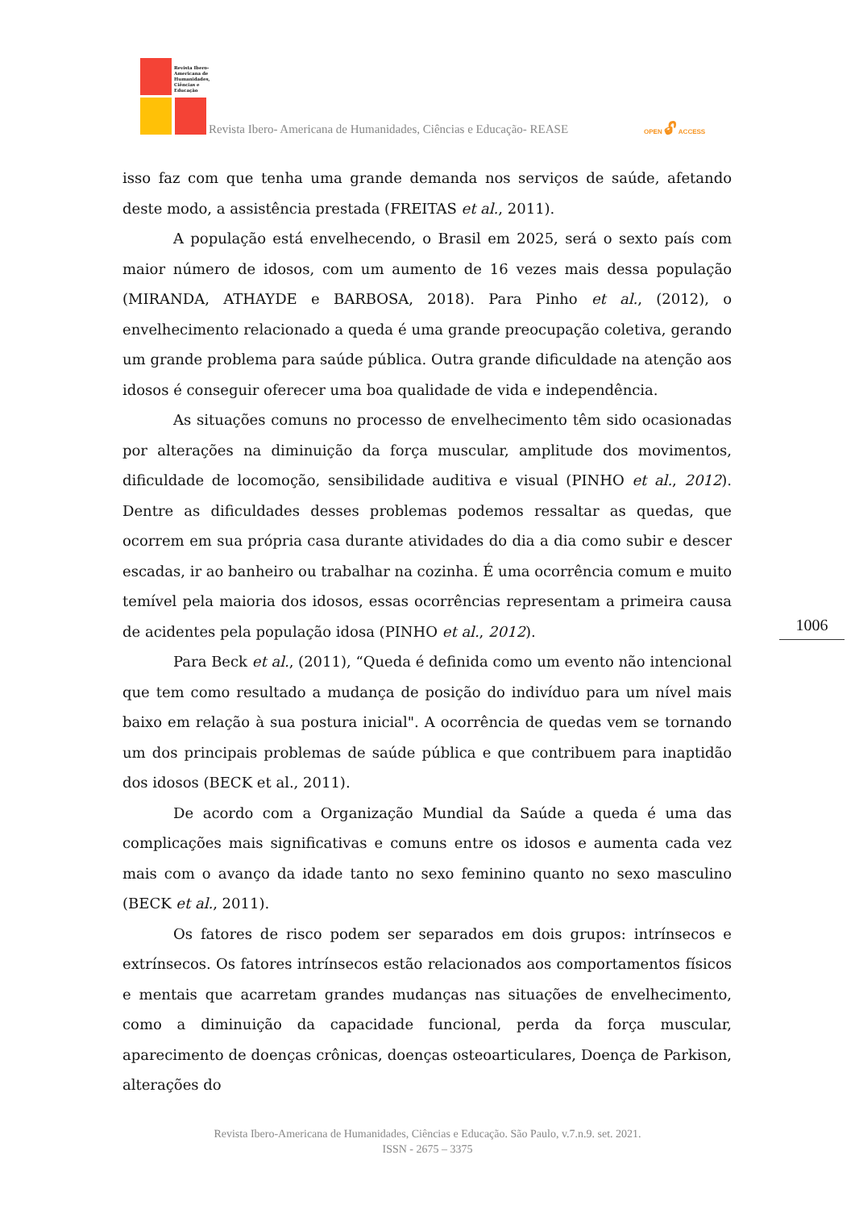Revista Ibero-Americana de Humanidades, Ciências e Educação
Revista Ibero- Americana de Humanidades, Ciências e Educação- REASE
OPEN 🔓︎ ACCESS
isso faz com que tenha uma grande demanda nos serviços de saúde, afetando deste modo, a assistência prestada (FREITAS et al., 2011).
A população está envelhecendo, o Brasil em 2025, será o sexto país com maior número de idosos, com um aumento de 16 vezes mais dessa população (MIRANDA, ATHAYDE e BARBOSA, 2018). Para Pinho et al., (2012), o envelhecimento relacionado a queda é uma grande preocupação coletiva, gerando um grande problema para saúde pública. Outra grande dificuldade na atenção aos idosos é conseguir oferecer uma boa qualidade de vida e independência.
As situações comuns no processo de envelhecimento têm sido ocasionadas por alterações na diminuição da força muscular, amplitude dos movimentos, dificuldade de locomoção, sensibilidade auditiva e visual (PINHO et al., 2012). Dentre as dificuldades desses problemas podemos ressaltar as quedas, que ocorrem em sua própria casa durante atividades do dia a dia como subir e descer escadas, ir ao banheiro ou trabalhar na cozinha. É uma ocorrência comum e muito temível pela maioria dos idosos, essas ocorrências representam a primeira causa de acidentes pela população idosa (PINHO et al., 2012).
Para Beck et al., (2011), “Queda é definida como um evento não intencional que tem como resultado a mudança de posição do indivíduo para um nível mais baixo em relação à sua postura inicial". A ocorrência de quedas vem se tornando um dos principais problemas de saúde pública e que contribuem para inaptidão dos idosos (BECK et al., 2011).
De acordo com a Organização Mundial da Saúde a queda é uma das complicações mais significativas e comuns entre os idosos e aumenta cada vez mais com o avanço da idade tanto no sexo feminino quanto no sexo masculino (BECK et al., 2011).
Os fatores de risco podem ser separados em dois grupos: intrínsecos e extrínsecos. Os fatores intrínsecos estão relacionados aos comportamentos físicos e mentais que acarretam grandes mudanças nas situações de envelhecimento, como a diminuição da capacidade funcional, perda da força muscular, aparecimento de doenças crônicas, doenças osteoarticulares, Doença de Parkison, alterações do
1006
Revista Ibero-Americana de Humanidades, Ciências e Educação. São Paulo, v.7.n.9. set. 2021.
ISSN - 2675 – 3375